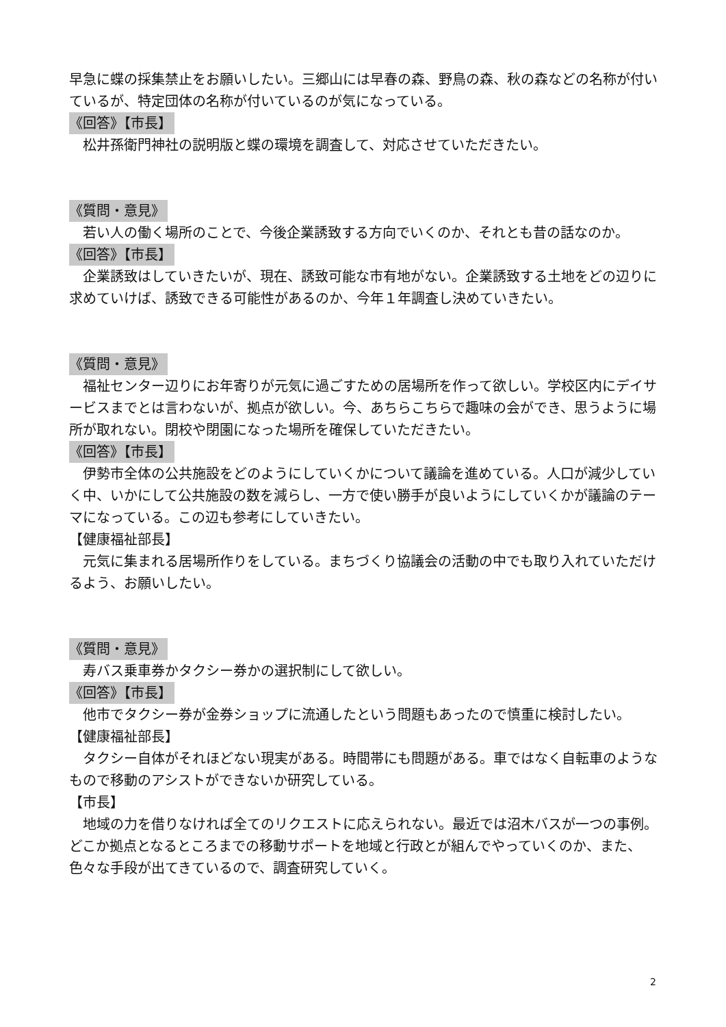早急に蝶の採集禁止をお願いしたい。三郷山には早春の森、野鳥の森、秋の森などの名称が付いているが、特定団体の名称が付いているのが気になっている。
《回答》【市長】
　松井孫衛門神社の説明版と蝶の環境を調査して、対応させていただきたい。
《質問・意見》
　若い人の働く場所のことで、今後企業誘致する方向でいくのか、それとも昔の話なのか。
《回答》【市長】
　企業誘致はしていきたいが、現在、誘致可能な市有地がない。企業誘致する土地をどの辺りに求めていけば、誘致できる可能性があるのか、今年１年調査し決めていきたい。
《質問・意見》
　福祉センター辺りにお年寄りが元気に過ごすための居場所を作って欲しい。学校区内にデイサービスまでとは言わないが、拠点が欲しい。今、あちらこちらで趣味の会ができ、思うように場所が取れない。閉校や閉園になった場所を確保していただきたい。
《回答》【市長】
　伊勢市全体の公共施設をどのようにしていくかについて議論を進めている。人口が減少していく中、いかにして公共施設の数を減らし、一方で使い勝手が良いようにしていくかが議論のテーマになっている。この辺も参考にしていきたい。
【健康福祉部長】
　元気に集まれる居場所作りをしている。まちづくり協議会の活動の中でも取り入れていただけるよう、お願いしたい。
《質問・意見》
　寿バス乗車券かタクシー券かの選択制にして欲しい。
《回答》【市長】
　他市でタクシー券が金券ショップに流通したという問題もあったので慎重に検討したい。
【健康福祉部長】
　タクシー自体がそれほどない現実がある。時間帯にも問題がある。車ではなく自転車のようなもので移動のアシストができないか研究している。
【市長】
　地域の力を借りなければ全てのリクエストに応えられない。最近では沼木バスが一つの事例。どこか拠点となるところまでの移動サポートを地域と行政とが組んでやっていくのか、また、色々な手段が出てきているので、調査研究していく。
2